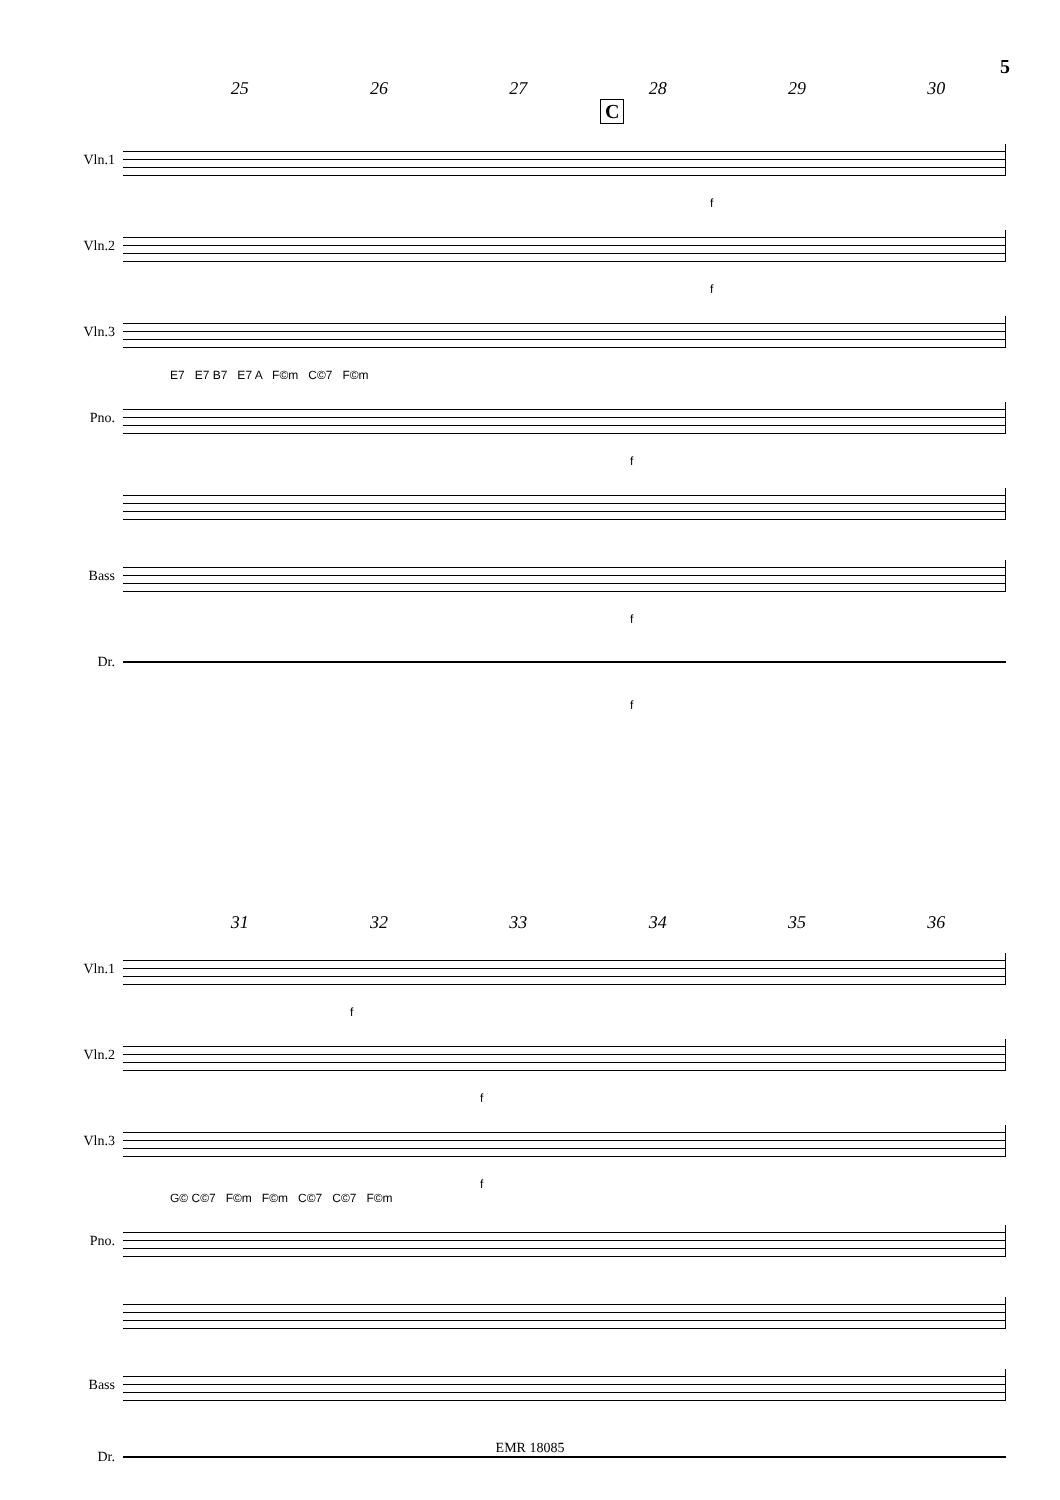5
25 26 27 28 29 30
C
Vln.1
f
Vln.2
f
Vln.3
E7 E7 B7 E7 A F©m C©7 F©m
Pno.
f
Bass
f
Dr.
f
31 32 33 34 35 36
Vln.1
f
Vln.2
f
Vln.3
f
G© C©7 F©m F©m C©7 C©7 F©m
Pno.
Bass
Dr.
EMR 18085